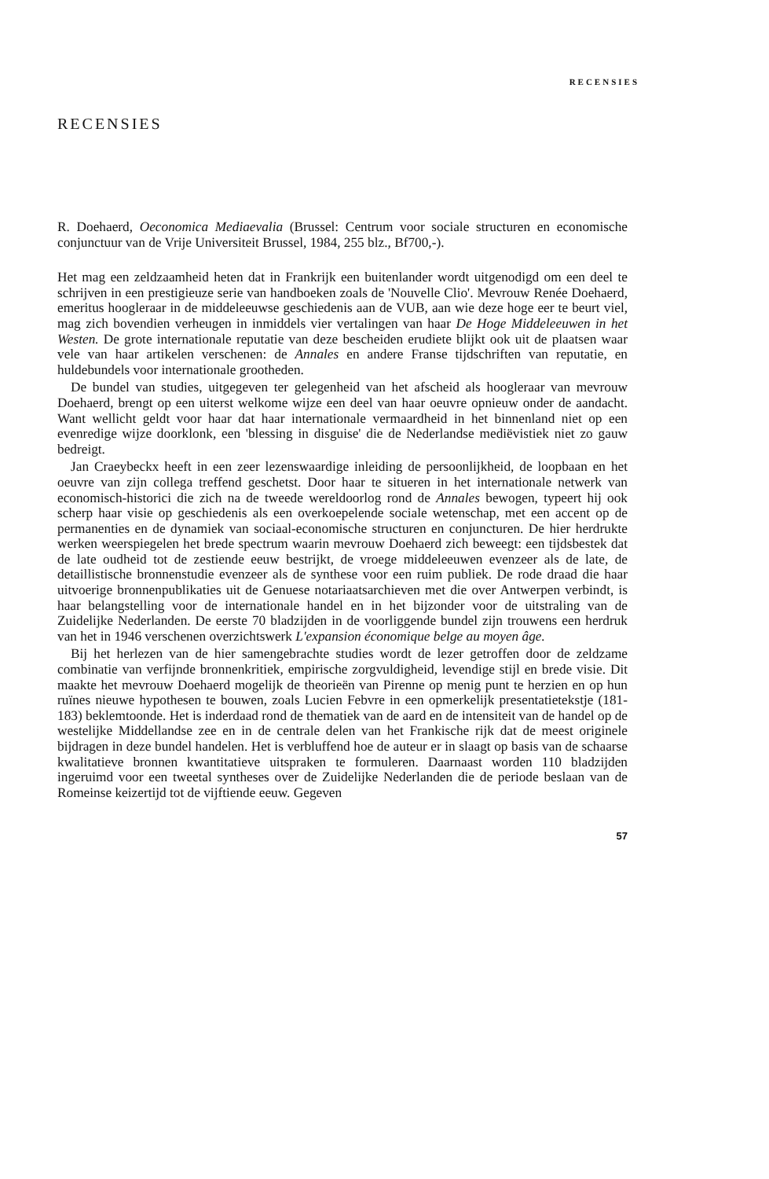RECENSIES
RECENSIES
R. Doehaerd, Oeconomica Mediaevalia (Brussel: Centrum voor sociale structuren en economische conjunctuur van de Vrije Universiteit Brussel, 1984, 255 blz., Bf700,-).
Het mag een zeldzaamheid heten dat in Frankrijk een buitenlander wordt uitgenodigd om een deel te schrijven in een prestigieuze serie van handboeken zoals de 'Nouvelle Clio'. Mevrouw Renée Doehaerd, emeritus hoogleraar in de middeleeuwse geschiedenis aan de VUB, aan wie deze hoge eer te beurt viel, mag zich bovendien verheugen in inmiddels vier vertalingen van haar De Hoge Middeleeuwen in het Westen. De grote internationale reputatie van deze bescheiden erudiete blijkt ook uit de plaatsen waar vele van haar artikelen verschenen: de Annales en andere Franse tijdschriften van reputatie, en huldebundels voor internationale grootheden.
De bundel van studies, uitgegeven ter gelegenheid van het afscheid als hoogleraar van mevrouw Doehaerd, brengt op een uiterst welkome wijze een deel van haar oeuvre opnieuw onder de aandacht. Want wellicht geldt voor haar dat haar internationale vermaardheid in het binnenland niet op een evenredige wijze doorklonk, een 'blessing in disguise' die de Nederlandse mediëvistiek niet zo gauw bedreigt.
Jan Craeybeckx heeft in een zeer lezenswaardige inleiding de persoonlijkheid, de loopbaan en het oeuvre van zijn collega treffend geschetst. Door haar te situeren in het internationale netwerk van economisch-historici die zich na de tweede wereldoorlog rond de Annales bewogen, typeert hij ook scherp haar visie op geschiedenis als een overkoepelende sociale wetenschap, met een accent op de permanenties en de dynamiek van sociaal-economische structuren en conjuncturen. De hier herdrukte werken weerspiegelen het brede spectrum waarin mevrouw Doehaerd zich beweegt: een tijdsbestek dat de late oudheid tot de zestiende eeuw bestrijkt, de vroege middeleeuwen evenzeer als de late, de detaillistische bronnenstudie evenzeer als de synthese voor een ruim publiek. De rode draad die haar uitvoerige bronnenpublikaties uit de Genuese notariaatsarchieven met die over Antwerpen verbindt, is haar belangstelling voor de internationale handel en in het bijzonder voor de uitstraling van de Zuidelijke Nederlanden. De eerste 70 bladzijden in de voorliggende bundel zijn trouwens een herdruk van het in 1946 verschenen overzichtswerk L'expansion économique belge au moyen âge.
Bij het herlezen van de hier samengebrachte studies wordt de lezer getroffen door de zeldzame combinatie van verfijnde bronnenkritiek, empirische zorgvuldigheid, levendige stijl en brede visie. Dit maakte het mevrouw Doehaerd mogelijk de theorieën van Pirenne op menig punt te herzien en op hun ruïnes nieuwe hypothesen te bouwen, zoals Lucien Febvre in een opmerkelijk presentatietekstje (181-183) beklemtoonde. Het is inderdaad rond de thematiek van de aard en de intensiteit van de handel op de westelijke Middellandse zee en in de centrale delen van het Frankische rijk dat de meest originele bijdragen in deze bundel handelen. Het is verbluffend hoe de auteur er in slaagt op basis van de schaarse kwalitatieve bronnen kwantitatieve uitspraken te formuleren. Daarnaast worden 110 bladzijden ingeruimd voor een tweetal syntheses over de Zuidelijke Nederlanden die de periode beslaan van de Romeinse keizertijd tot de vijftiende eeuw. Gegeven
57